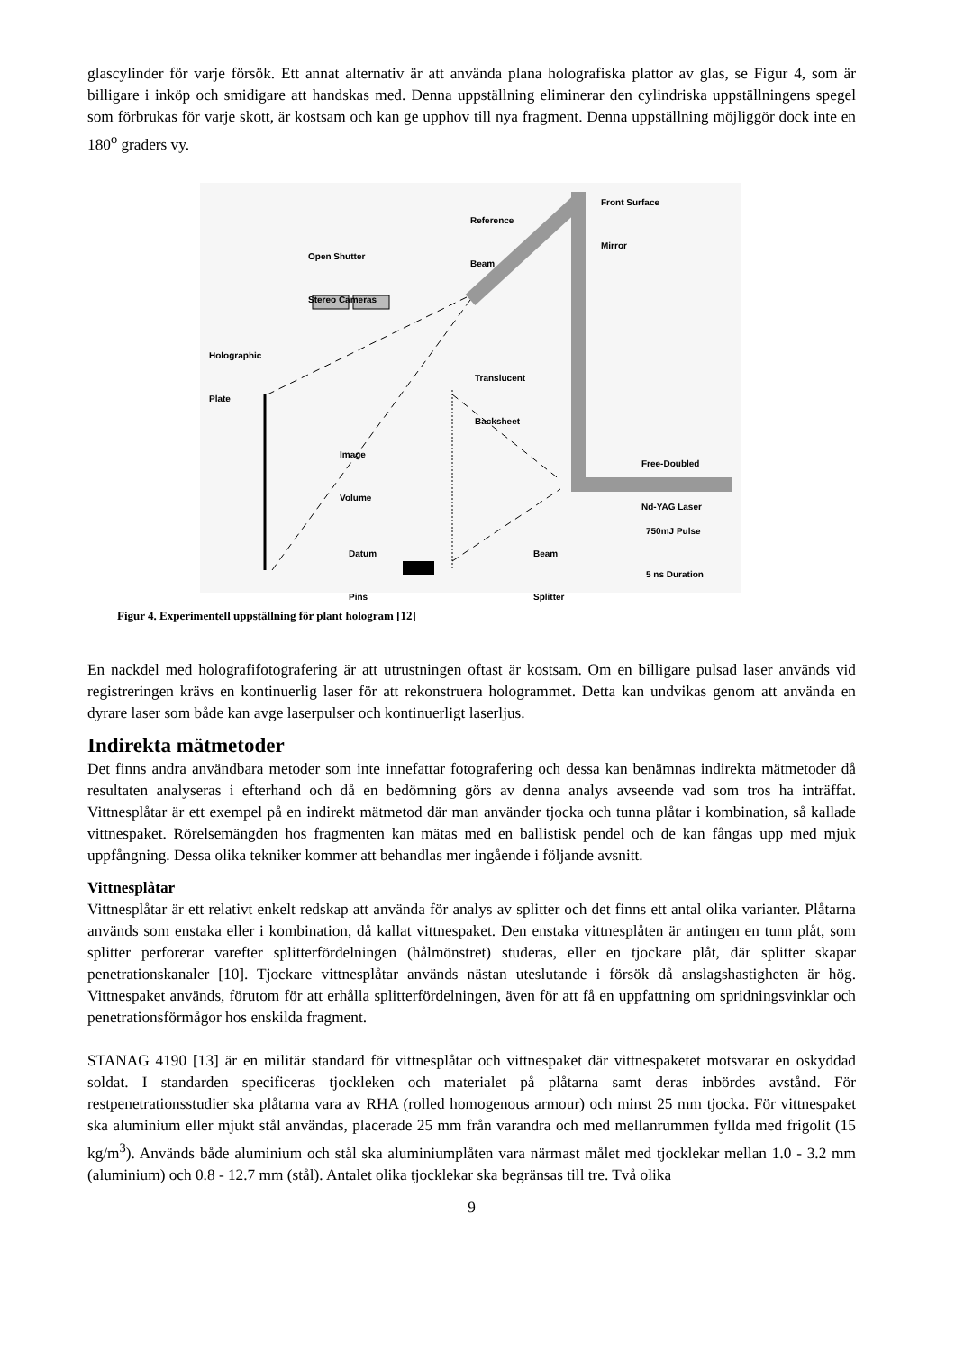glascylinder för varje försök. Ett annat alternativ är att använda plana holografiska plattor av glas, se Figur 4, som är billigare i inköp och smidigare att handskas med. Denna uppställning eliminerar den cylindriska uppställningens spegel som förbrukas för varje skott, är kostsam och kan ge upphov till nya fragment. Denna uppställning möjliggör dock inte en 180<sup>o</sup> graders vy.
Front Surface
Mirror
Reference
Beam
Open Shutter
Stereo Cameras
Holographic
Plate
Translucent
Backsheet
Image
Volume
Free-Doubled
Nd-YAG Laser
750mJ Pulse
5 ns Duration
Datum
Pins
Beam
Splitter
Figur 4. Experimentell uppställning för plant hologram [12]
En nackdel med holografifotografering är att utrustningen oftast är kostsam. Om en billigare pulsad laser används vid registreringen krävs en kontinuerlig laser för att rekonstruera hologrammet. Detta kan undvikas genom att använda en dyrare laser som både kan avge laserpulser och kontinuerligt laserljus.
Indirekta mätmetoder
Det finns andra användbara metoder som inte innefattar fotografering och dessa kan benämnas indirekta mätmetoder då resultaten analyseras i efterhand och då en bedömning görs av denna analys avseende vad som tros ha inträffat. Vittnesplåtar är ett exempel på en indirekt mätmetod där man använder tjocka och tunna plåtar i kombination, så kallade vittnespaket. Rörelsemängden hos fragmenten kan mätas med en ballistisk pendel och de kan fångas upp med mjuk uppfångning. Dessa olika tekniker kommer att behandlas mer ingående i följande avsnitt.
Vittnesplåtar
Vittnesplåtar är ett relativt enkelt redskap att använda för analys av splitter och det finns ett antal olika varianter. Plåtarna används som enstaka eller i kombination, då kallat vittnespaket. Den enstaka vittnesplåten är antingen en tunn plåt, som splitter perforerar varefter splitterfördelningen (hålmönstret) studeras, eller en tjockare plåt, där splitter skapar penetrationskanaler [10]. Tjockare vittnesplåtar används nästan uteslutande i försök då anslagshastigheten är hög. Vittnespaket används, förutom för att erhålla splitterfördelningen, även för att få en uppfattning om spridningsvinklar och penetrationsförmågor hos enskilda fragment.
STANAG 4190 [13] är en militär standard för vittnesplåtar och vittnespaket där vittnespaketet motsvarar en oskyddad soldat. I standarden specificeras tjockleken och materialet på plåtarna samt deras inbördes avstånd. För restpenetrationsstudier ska plåtarna vara av RHA (rolled homogenous armour) och minst 25 mm tjocka. För vittnespaket ska aluminium eller mjukt stål användas, placerade 25 mm från varandra och med mellanrummen fyllda med frigolit (15 kg/m<sup>3</sup>). Används både aluminium och stål ska aluminiumplåten vara närmast målet med tjocklekar mellan 1.0 - 3.2 mm (aluminium) och 0.8 - 12.7 mm (stål). Antalet olika tjocklekar ska begränsas till tre. Två olika
9